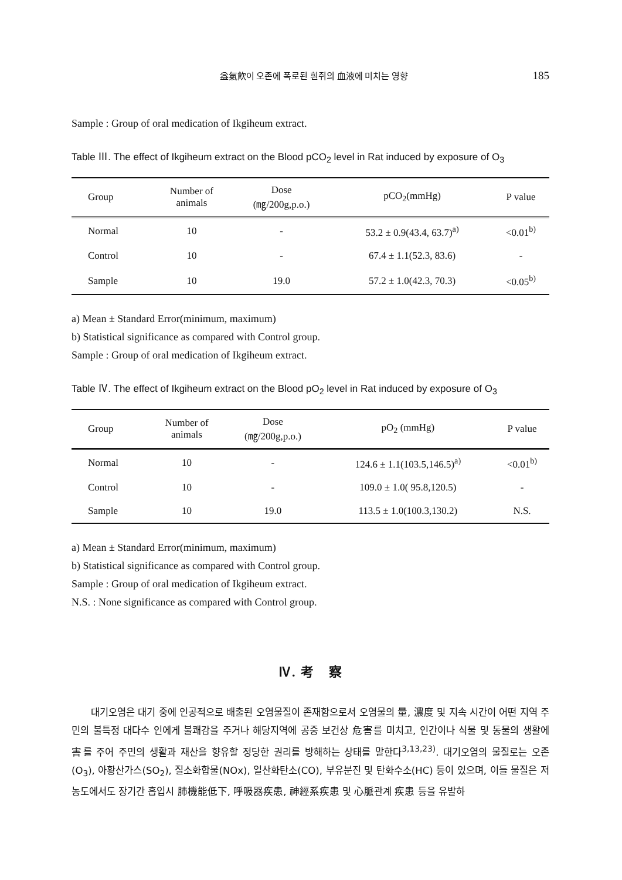益氣飮이 오존에 폭로된 흰쥐의 血液에 미치는 영향 185
Sample : Group of oral medication of Ikgiheum extract.
Table Ⅲ. The effect of Ikgiheum extract on the Blood pCO<sub>2</sub> level in Rat induced by exposure of O<sub>3</sub>
| Group | Number of animals | Dose (㎎/200g,p.o.) | pCO<sub>2</sub>(mmHg) | P value |
| --- | --- | --- | --- | --- |
| Normal | 10 | - | 53.2 ± 0.9(43.4, 63.7)<sup>a)</sup> | <0.01<sup>b)</sup> |
| Control | 10 | - | 67.4 ± 1.1(52.3, 83.6) | - |
| Sample | 10 | 19.0 | 57.2 ± 1.0(42.3, 70.3) | <0.05<sup>b)</sup> |
a) Mean ± Standard Error(minimum, maximum)
b) Statistical significance as compared with Control group.
Sample : Group of oral medication of Ikgiheum extract.
Table Ⅳ. The effect of Ikgiheum extract on the Blood pO<sub>2</sub> level in Rat induced by exposure of O<sub>3</sub>
| Group | Number of animals | Dose (㎎/200g,p.o.) | pO<sub>2</sub> (mmHg) | P value |
| --- | --- | --- | --- | --- |
| Normal | 10 | - | 124.6 ± 1.1(103.5,146.5)<sup>a)</sup> | <0.01<sup>b)</sup> |
| Control | 10 | - | 109.0 ± 1.0( 95.8,120.5) | - |
| Sample | 10 | 19.0 | 113.5 ± 1.0(100.3,130.2) | N.S. |
a) Mean ± Standard Error(minimum, maximum)
b) Statistical significance as compared with Control group.
Sample : Group of oral medication of Ikgiheum extract.
N.S. : None significance as compared with Control group.
Ⅳ. 考　察
대기오염은 대기 중에 인공적으로 배출된 오염물질이 존재함으로서 오염물의 量, 濃度 및 지속 시간이 어떤 지역 주민의 불특정 대다수 인에게 불쾌감을 주거나 해당지역에 공중 보건상 危害를 미치고, 인간이나 식물 및 동물의 생활에 害를 주어 주민의 생활과 재산을 향유할 정당한 권리를 방해하는 상태를 말한다<sup>3,13,23)</sup>. 대기오염의 물질로는 오존(O<sub>3</sub>), 아황산가스(SO<sub>2</sub>), 질소화합물(NOx), 일산화탄소(CO), 부유분진 및 탄화수소(HC) 등이 있으며, 이들 물질은 저 농도에서도 장기간 흡입시 肺機能低下, 呼吸器疾患, 神經系疾患 및 心脈관계 疾患 등을 유발하